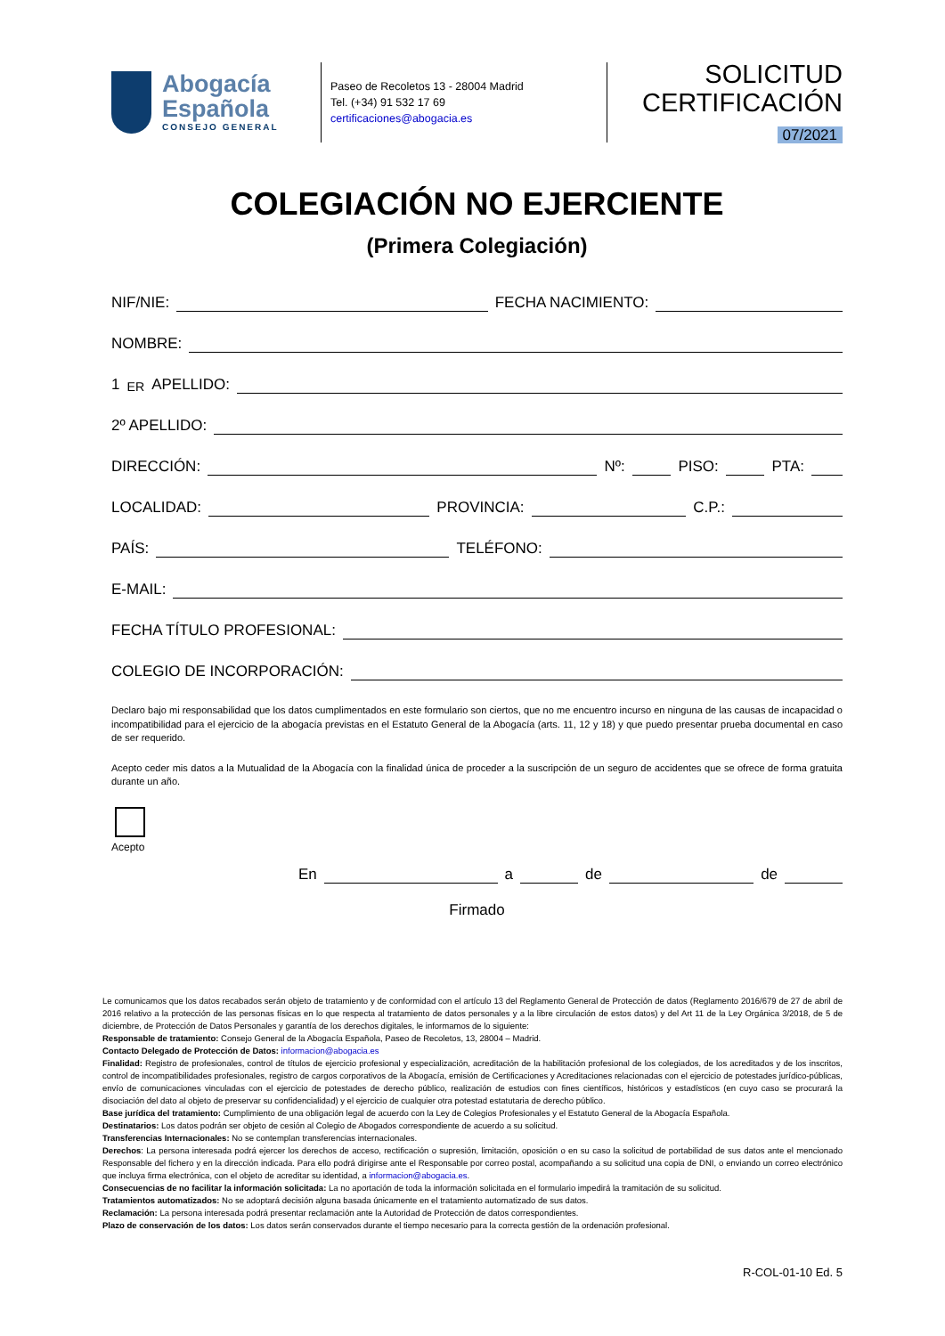Abogacía
Española
CONSEJO GENERAL
Paseo de Recoletos 13 - 28004 Madrid
Tel. (+34) 91 532 17 69
certificaciones@abogacia.es
SOLICITUD
CERTIFICACIÓN
07/2021
COLEGIACIÓN NO EJERCIENTE
(Primera Colegiación)
NIF/NIE:
FECHA NACIMIENTO:
NOMBRE:
1<sup>ER</sup> APELLIDO:
2º APELLIDO:
DIRECCIÓN:
Nº:
PISO:
PTA:
LOCALIDAD:
PROVINCIA:
C.P.:
PAÍS:
TELÉFONO:
E-MAIL:
FECHA TÍTULO PROFESIONAL:
COLEGIO DE INCORPORACIÓN:
Declaro bajo mi responsabilidad que los datos cumplimentados en este formulario son ciertos, que no me encuentro incurso en ninguna de las causas de incapacidad o incompatibilidad para el ejercicio de la abogacía previstas en el Estatuto General de la Abogacía (arts. 11, 12 y 18) y que puedo presentar prueba documental en caso de ser requerido.
Acepto ceder mis datos a la Mutualidad de la Abogacía con la finalidad única de proceder a la suscripción de un seguro de accidentes que se ofrece de forma gratuita durante un año.
Acepto
En
a
de
de
Firmado
Le comunicamos que los datos recabados serán objeto de tratamiento y de conformidad con el artículo 13 del Reglamento General de Protección de datos (Reglamento 2016/679 de 27 de abril de 2016 relativo a la protección de las personas físicas en lo que respecta al tratamiento de datos personales y a la libre circulación de estos datos) y del Art 11 de la Ley Orgánica 3/2018, de 5 de diciembre, de Protección de Datos Personales y garantía de los derechos digitales, le informamos de lo siguiente:
Responsable de tratamiento: Consejo General de la Abogacía Española, Paseo de Recoletos, 13, 28004 – Madrid.
Contacto Delegado de Protección de Datos: informacion@abogacia.es
Finalidad: Registro de profesionales, control de títulos de ejercicio profesional y especialización, acreditación de la habilitación profesional de los colegiados, de los acreditados y de los inscritos, control de incompatibilidades profesionales, registro de cargos corporativos de la Abogacía, emisión de Certificaciones y Acreditaciones relacionadas con el ejercicio de potestades jurídico-públicas, envío de comunicaciones vinculadas con el ejercicio de potestades de derecho público, realización de estudios con fines científicos, históricos y estadísticos (en cuyo caso se procurará la disociación del dato al objeto de preservar su confidencialidad) y el ejercicio de cualquier otra potestad estatutaria de derecho público.
Base jurídica del tratamiento: Cumplimiento de una obligación legal de acuerdo con la Ley de Colegios Profesionales y el Estatuto General de la Abogacía Española.
Destinatarios: Los datos podrán ser objeto de cesión al Colegio de Abogados correspondiente de acuerdo a su solicitud.
Transferencias Internacionales: No se contemplan transferencias internacionales.
Derechos: La persona interesada podrá ejercer los derechos de acceso, rectificación o supresión, limitación, oposición o en su caso la solicitud de portabilidad de sus datos ante el mencionado Responsable del fichero y en la dirección indicada. Para ello podrá dirigirse ante el Responsable por correo postal, acompañando a su solicitud una copia de DNI, o enviando un correo electrónico que incluya firma electrónica, con el objeto de acreditar su identidad, a informacion@abogacia.es.
Consecuencias de no facilitar la información solicitada: La no aportación de toda la información solicitada en el formulario impedirá la tramitación de su solicitud.
Tratamientos automatizados: No se adoptará decisión alguna basada únicamente en el tratamiento automatizado de sus datos.
Reclamación: La persona interesada podrá presentar reclamación ante la Autoridad de Protección de datos correspondientes.
Plazo de conservación de los datos: Los datos serán conservados durante el tiempo necesario para la correcta gestión de la ordenación profesional.
R-COL-01-10 Ed. 5